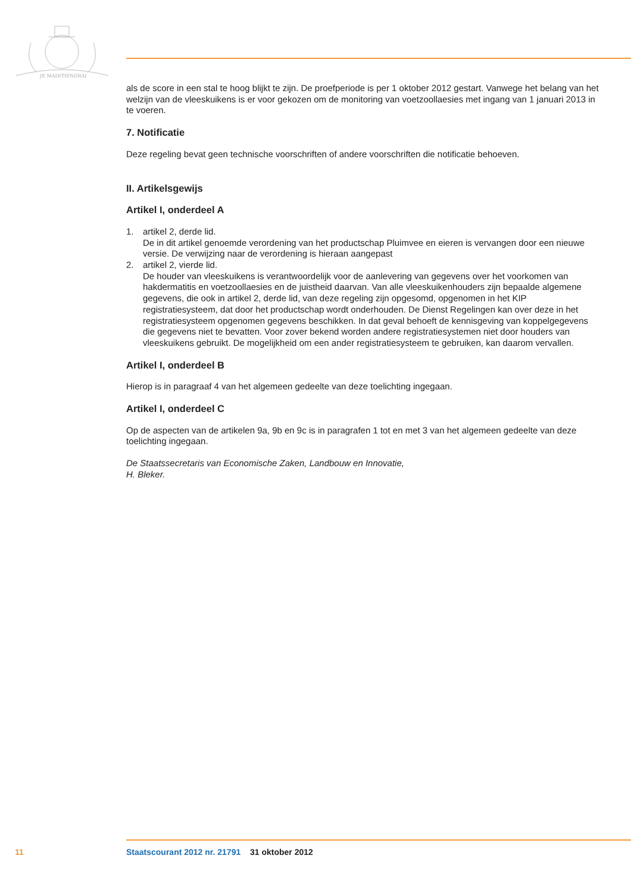JE MAINTIENDRAI
als de score in een stal te hoog blijkt te zijn. De proefperiode is per 1 oktober 2012 gestart. Vanwege het belang van het welzijn van de vleeskuikens is er voor gekozen om de monitoring van voetzoollae­sies met ingang van 1 januari 2013 in te voeren.
7. Notificatie
Deze regeling bevat geen technische voorschriften of andere voorschriften die notificatie behoeven.
II. Artikelsgewijs
Artikel I, onderdeel A
1. artikel 2, derde lid.
De in dit artikel genoemde verordening van het productschap Pluimvee en eieren is vervangen door een nieuwe versie. De verwijzing naar de verordening is hieraan aangepast
2. artikel 2, vierde lid.
De houder van vleeskuikens is verantwoordelijk voor de aanlevering van gegevens over het voorkomen van hakdermatitis en voetzoollaesies en de juistheid daarvan. Van alle vleeskuikenhou­ders zijn bepaalde algemene gegevens, die ook in artikel 2, derde lid, van deze regeling zijn opgesomd, opgenomen in het KIP registratiesysteem, dat door het productschap wordt onderhou­den. De Dienst Regelingen kan over deze in het registratiesysteem opgenomen gegevens beschikken. In dat geval behoeft de kennisgeving van koppelgegevens die gegevens niet te bevatten. Voor zover bekend worden andere registratiesystemen niet door houders van vleeskui­kens gebruikt. De mogelijkheid om een ander registratiesysteem te gebruiken, kan daarom vervallen.
Artikel I, onderdeel B
Hierop is in paragraaf 4 van het algemeen gedeelte van deze toelichting ingegaan.
Artikel I, onderdeel C
Op de aspecten van de artikelen 9a, 9b en 9c is in paragrafen 1 tot en met 3 van het algemeen gedeelte van deze toelichting ingegaan.
De Staatssecretaris van Economische Zaken, Landbouw en Innovatie,
H. Bleker.
11 Staatscourant 2012 nr. 21791 31 oktober 2012